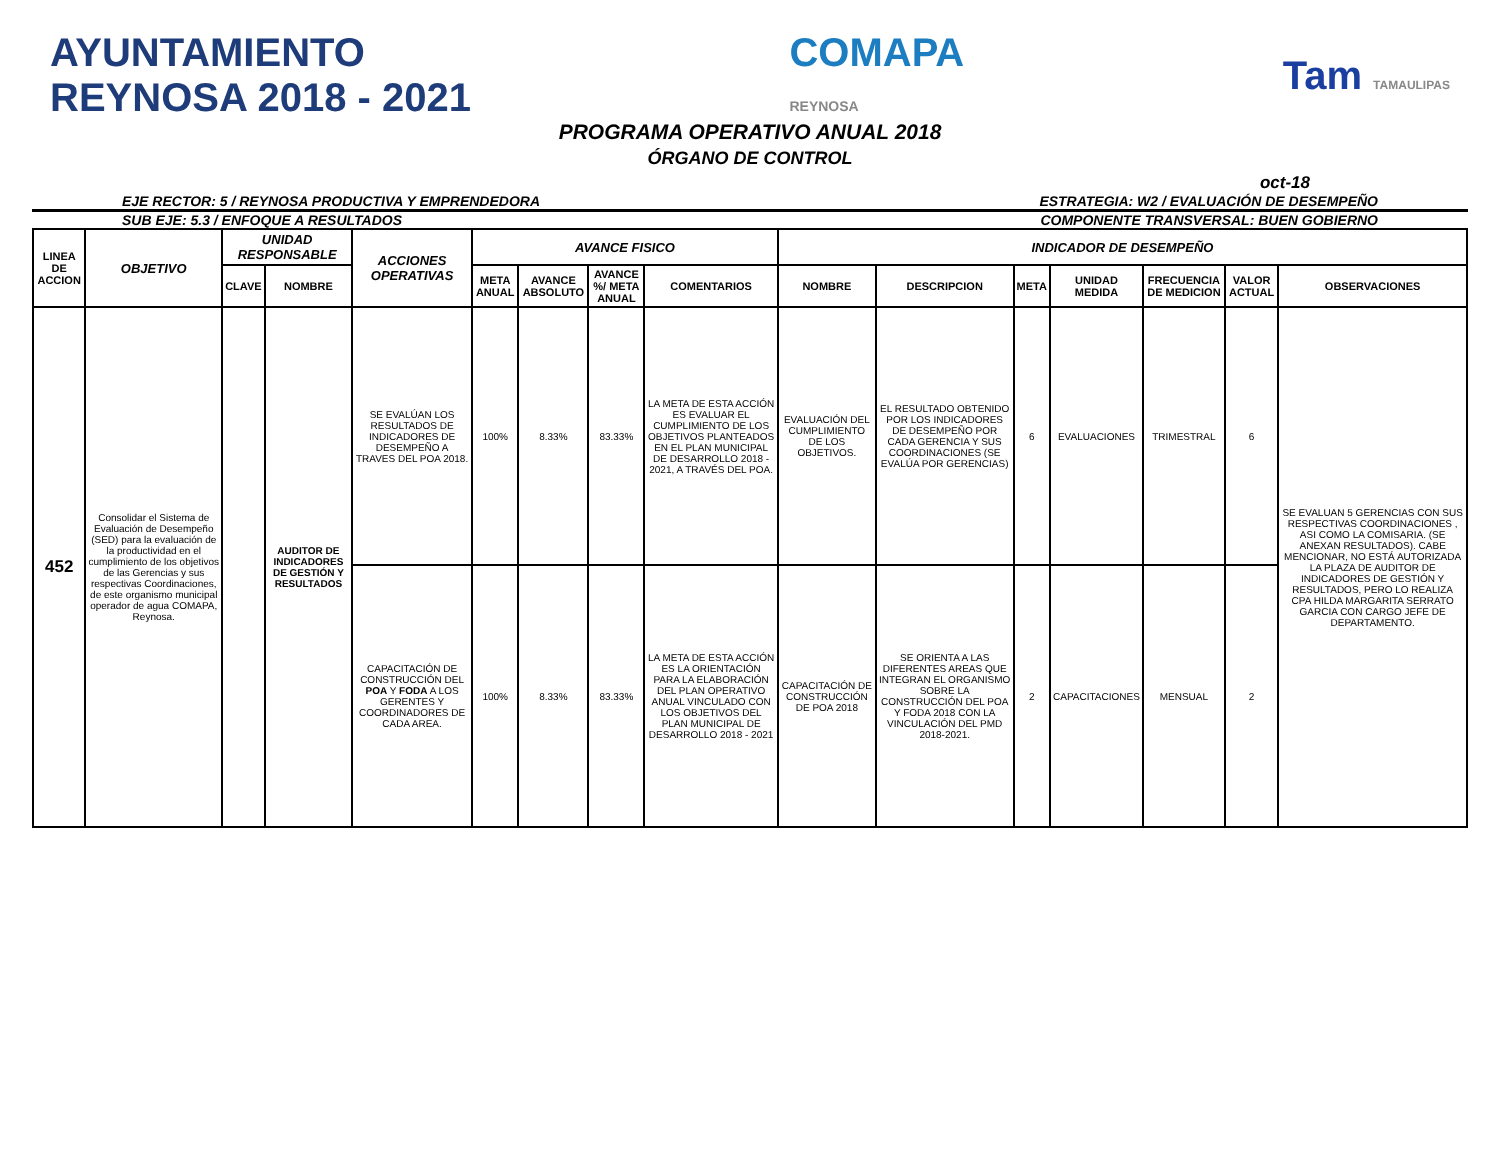AYUNTAMIENTO
REYNOSA 2018 - 2021
COMAPA
REYNOSA
Tam TAMAULIPAS
PROGRAMA OPERATIVO ANUAL 2018
ÓRGANO DE CONTROL
oct-18
EJE RECTOR: 5 / REYNOSA PRODUCTIVA Y EMPRENDEDORA ESTRATEGIA: W2 / EVALUACIÓN DE DESEMPEÑO
SUB EJE: 5.3 / ENFOQUE A RESULTADOS COMPONENTE TRANSVERSAL: BUEN GOBIERNO
| LINEA DE ACCION | OBJETIVO | UNIDAD RESPONSABLE | | ACCIONES OPERATIVAS | AVANCE FISICO | | | | INDICADOR DE DESEMPEÑO | | | | | | |
| --- | --- | --- | --- | --- | --- | --- | --- | --- | --- | --- | --- | --- | --- | --- | --- |
| | | CLAVE | NOMBRE | | META ANUAL | AVANCE ABSOLUTO | AVANCE %/ META ANUAL | COMENTARIOS | NOMBRE | DESCRIPCION | META | UNIDAD MEDIDA | FRECUENCIA DE MEDICION | VALOR ACTUAL | OBSERVACIONES |
| 452 | Consolidar el Sistema de Evaluación de Desempeño (SED) para la evaluación de la productividad en el cumplimiento de los objetivos de las Gerencias y sus respectivas Coordinaciones, de este organismo municipal operador de agua COMAPA, Reynosa. | | AUDITOR DE INDICADORES DE GESTIÓN Y RESULTADOS | SE EVALÚAN LOS RESULTADOS DE INDICADORES DE DESEMPEÑO A TRAVES DEL POA 2018. | 100% | 8.33% | 83.33% | LA META DE ESTA ACCIÓN ES EVALUAR EL CUMPLIMIENTO DE LOS OBJETIVOS PLANTEADOS EN EL PLAN MUNICIPAL DE DESARROLLO 2018 - 2021, A TRAVÉS DEL POA. | EVALUACIÓN DEL CUMPLIMIENTO DE LOS OBJETIVOS. | EL RESULTADO OBTENIDO POR LOS INDICADORES DE DESEMPEÑO POR CADA GERENCIA Y SUS COORDINACIONES (SE EVALÚA POR GERENCIAS) | 6 | EVALUACIONES | TRIMESTRAL | 6 | SE EVALUAN 5 GERENCIAS CON SUS RESPECTIVAS COORDINACIONES , ASI COMO LA COMISARIA. (SE ANEXAN RESULTADOS). CABE MENCIONAR, NO ESTÁ AUTORIZADA LA PLAZA DE AUDITOR DE INDICADORES DE GESTIÓN Y RESULTADOS, PERO LO REALIZA CPA HILDA MARGARITA SERRATO GARCIA CON CARGO JEFE DE DEPARTAMENTO. |
| | | | | CAPACITACIÓN DE CONSTRUCCIÓN DEL POA Y FODA A LOS GERENTES Y COORDINADORES DE CADA AREA. | 100% | 8.33% | 83.33% | LA META DE ESTA ACCIÓN ES LA ORIENTACIÓN PARA LA ELABORACIÓN DEL PLAN OPERATIVO ANUAL VINCULADO CON LOS OBJETIVOS DEL PLAN MUNICIPAL DE DESARROLLO 2018 - 2021 | CAPACITACIÓN DE CONSTRUCCIÓN DE POA 2018 | SE ORIENTA A LAS DIFERENTES AREAS QUE INTEGRAN EL ORGANISMO SOBRE LA CONSTRUCCIÓN DEL POA Y FODA 2018 CON LA VINCULACIÓN DEL PMD 2018-2021. | 2 | CAPACITACIONES | MENSUAL | 2 | |